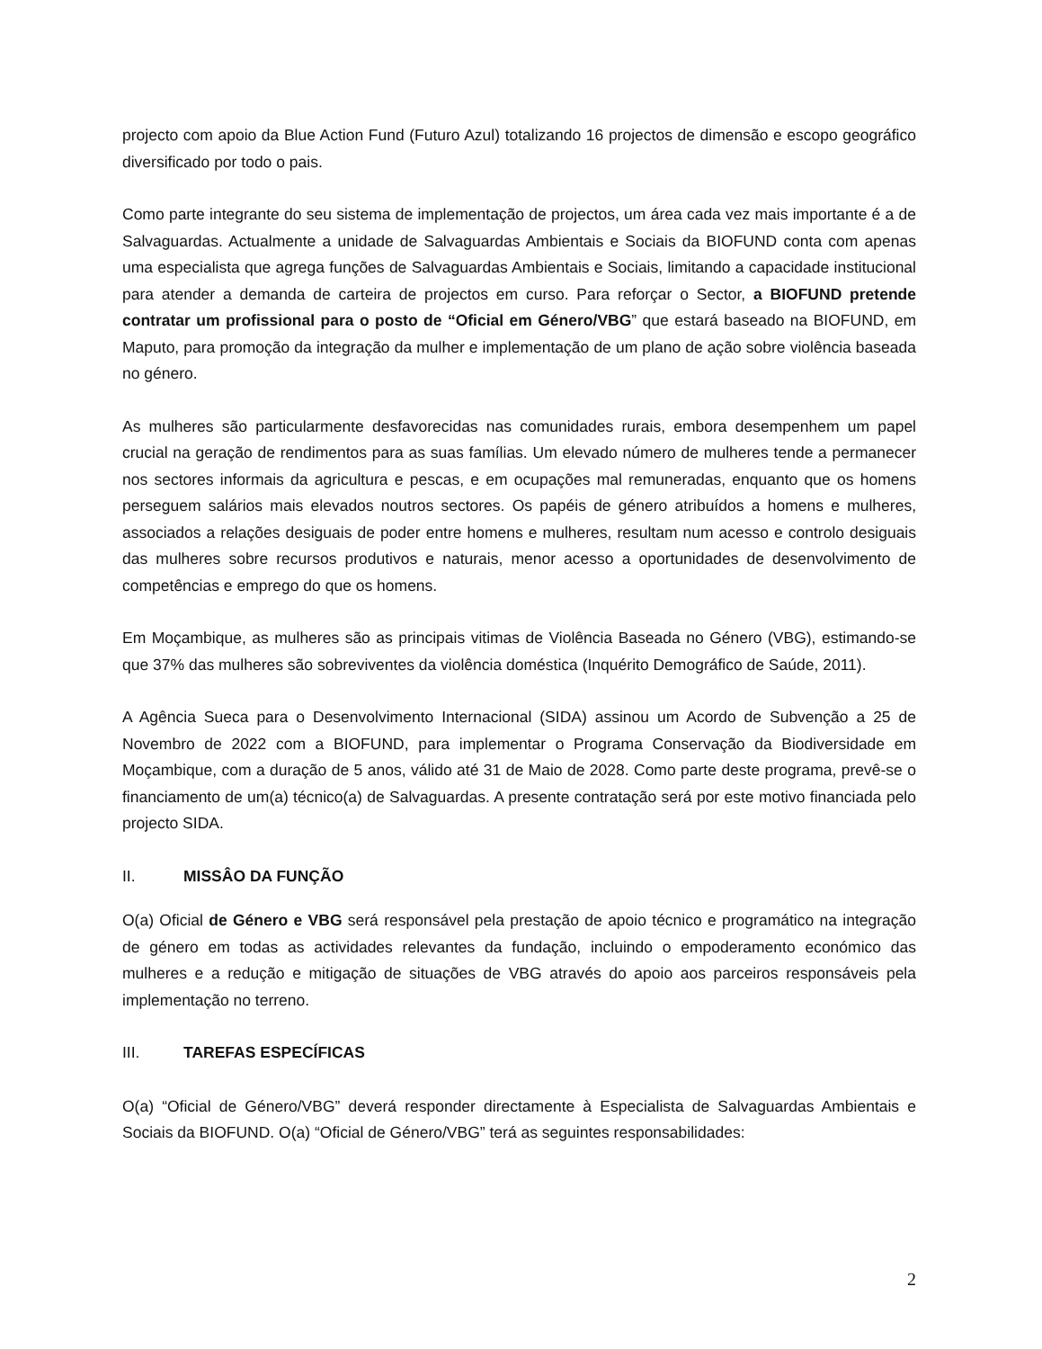projecto com apoio da Blue Action Fund (Futuro Azul) totalizando 16 projectos de dimensão e escopo geográfico diversificado por todo o pais.
Como parte integrante do seu sistema de implementação de projectos, um área cada vez mais importante é a de Salvaguardas. Actualmente a unidade de Salvaguardas Ambientais e Sociais da BIOFUND conta com apenas uma especialista que agrega funções de Salvaguardas Ambientais e Sociais, limitando a capacidade institucional para atender a demanda de carteira de projectos em curso. Para reforçar o Sector, a BIOFUND pretende contratar um profissional para o posto de “Oficial em Género/VBG” que estará baseado na BIOFUND, em Maputo, para promoção da integração da mulher e implementação de um plano de ação sobre violência baseada no género.
As mulheres são particularmente desfavorecidas nas comunidades rurais, embora desempenhem um papel crucial na geração de rendimentos para as suas famílias. Um elevado número de mulheres tende a permanecer nos sectores informais da agricultura e pescas, e em ocupações mal remuneradas, enquanto que os homens perseguem salários mais elevados noutros sectores. Os papéis de género atribuídos a homens e mulheres, associados a relações desiguais de poder entre homens e mulheres, resultam num acesso e controlo desiguais das mulheres sobre recursos produtivos e naturais, menor acesso a oportunidades de desenvolvimento de competências e emprego do que os homens.
Em Moçambique, as mulheres são as principais vitimas de Violência Baseada no Género (VBG), estimando-se que 37% das mulheres são sobreviventes da violência doméstica (Inquérito Demográfico de Saúde, 2011).
A Agência Sueca para o Desenvolvimento Internacional (SIDA) assinou um Acordo de Subvenção a 25 de Novembro de 2022 com a BIOFUND, para implementar o Programa Conservação da Biodiversidade em Moçambique, com a duração de 5 anos, válido até 31 de Maio de 2028. Como parte deste programa, prevê-se o financiamento de um(a) técnico(a) de Salvaguardas. A presente contratação será por este motivo financiada pelo projecto SIDA.
II. MISSÂO DA FUNÇÃO
O(a) Oficial de Género e VBG será responsável pela prestação de apoio técnico e programático na integração de género em todas as actividades relevantes da fundação, incluindo o empoderamento económico das mulheres e a redução e mitigação de situações de VBG através do apoio aos parceiros responsáveis pela implementação no terreno.
III. TAREFAS ESPECÍFICAS
O(a) “Oficial de Género/VBG” deverá responder directamente à Especialista de Salvaguardas Ambientais e Sociais da BIOFUND. O(a) “Oficial de Género/VBG” terá as seguintes responsabilidades:
2